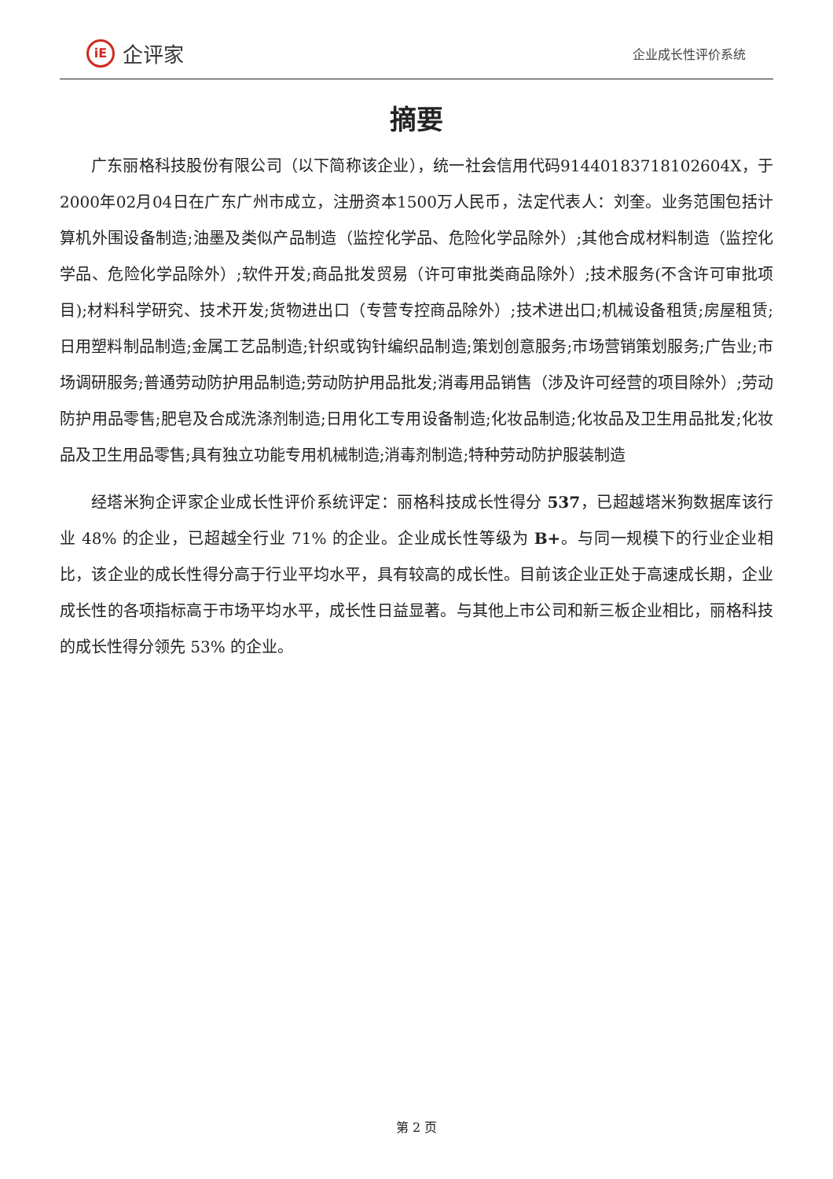iE
企评家
企业成长性评价系统
摘要
广东丽格科技股份有限公司（以下简称该企业），统一社会信用代码91440183718102604X，于2000年02月04日在广东广州市成立，注册资本1500万人民币，法定代表人：刘奎。业务范围包括计算机外围设备制造;油墨及类似产品制造（监控化学品、危险化学品除外）;其他合成材料制造（监控化学品、危险化学品除外）;软件开发;商品批发贸易（许可审批类商品除外）;技术服务(不含许可审批项目);材料科学研究、技术开发;货物进出口（专营专控商品除外）;技术进出口;机械设备租赁;房屋租赁;日用塑料制品制造;金属工艺品制造;针织或钩针编织品制造;策划创意服务;市场营销策划服务;广告业;市场调研服务;普通劳动防护用品制造;劳动防护用品批发;消毒用品销售（涉及许可经营的项目除外）;劳动防护用品零售;肥皂及合成洗涤剂制造;日用化工专用设备制造;化妆品制造;化妆品及卫生用品批发;化妆品及卫生用品零售;具有独立功能专用机械制造;消毒剂制造;特种劳动防护服装制造
经塔米狗企评家企业成长性评价系统评定：丽格科技成长性得分 537，已超越塔米狗数据库该行业 48% 的企业，已超越全行业 71% 的企业。企业成长性等级为 B+。与同一规模下的行业企业相比，该企业的成长性得分高于行业平均水平，具有较高的成长性。目前该企业正处于高速成长期，企业成长性的各项指标高于市场平均水平，成长性日益显著。与其他上市公司和新三板企业相比，丽格科技的成长性得分领先 53% 的企业。
第 2 页